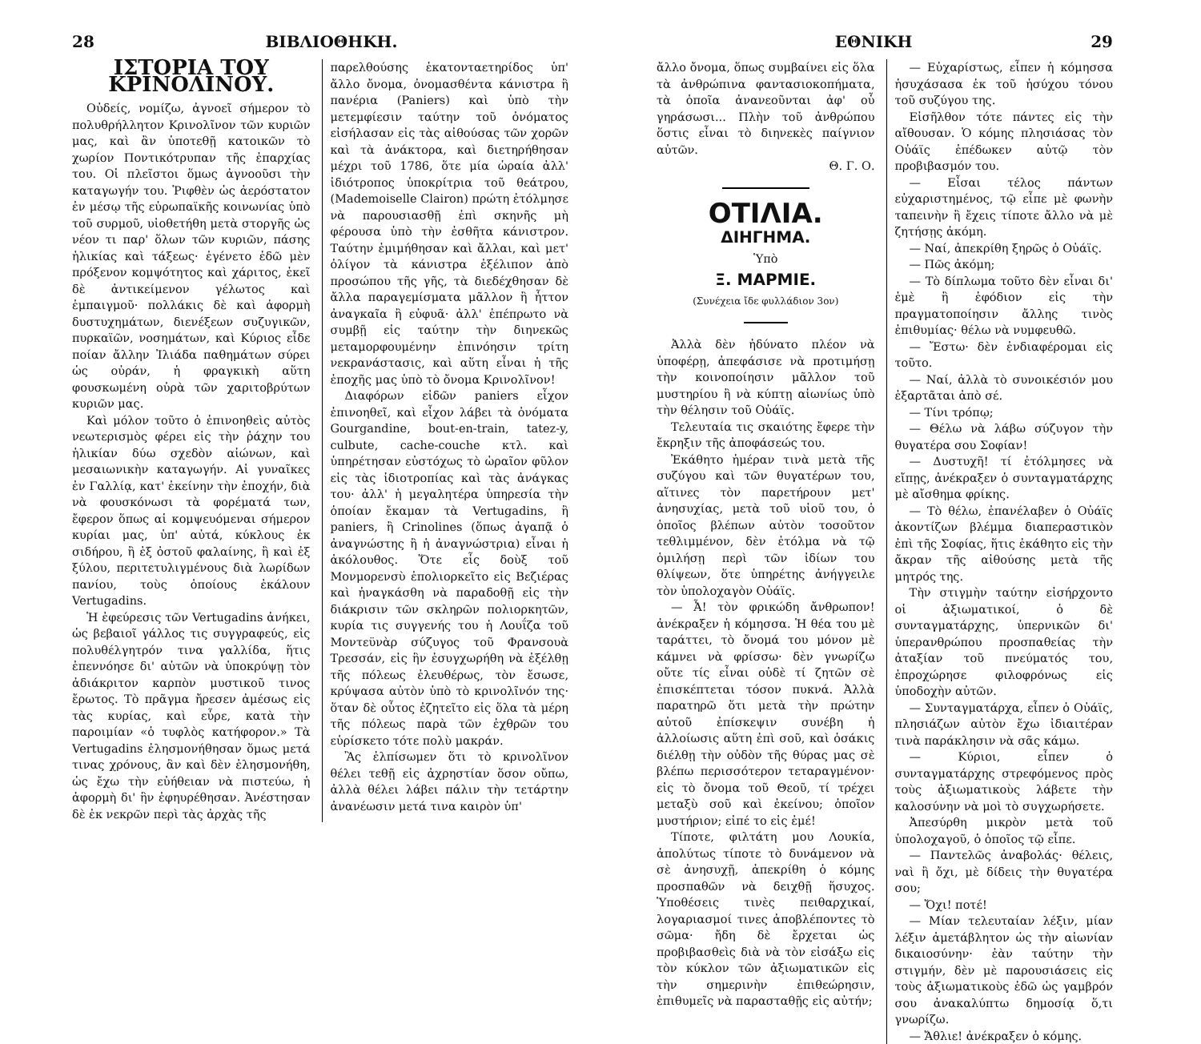28 ΒΙΒΛΙΟΘΗΚΗ.
ΙΣΤΟΡΙΑ ΤΟΥ ΚΡΙΝΟΛΙΝΟΥ.
Οὐδείς, νομίζω, ἀγνοεῖ σήμερον τὸ πολυθρήλλητον Κρινολῖνον τῶν κυριῶν μας, καὶ ἂν ὑποτεθῇ κατοικῶν τὸ χωρίον Ποντικότρυπαν τῆς ἐπαρχίας του. Οἱ πλεῖστοι ὅμως ἀγνοοῦσι τὴν καταγωγήν του. Ῥιφθὲν ὡς ἀερόστατον ἐν μέσῳ τῆς εὐρωπαϊκῆς κοινωνίας ὑπὸ τοῦ συρμοῦ, υἱοθετήθη μετὰ στοργῆς ὡς νέον τι παρ' ὅλων τῶν κυριῶν, πάσης ἡλικίας καὶ τάξεως· ἐγένετο ἐδῶ μὲν πρόξενον κομψότητος καὶ χάριτος, ἐκεῖ δὲ ἀντικείμενον γέλωτος καὶ ἐμπαιγμοῦ· πολλάκις δὲ καὶ ἀφορμὴ δυστυχημάτων, διενέξεων συζυγικῶν, πυρκαϊῶν, νοσημάτων, καὶ Κύριος εἶδε ποίαν ἄλλην Ἰλιάδα παθημάτων σύρει ὡς οὐράν, ἡ φραγκικὴ αὕτη φουσκωμένη οὐρὰ τῶν χαριτοβρύτων κυριῶν μας.
Καὶ μόλον τοῦτο ὁ ἐπινοηθεὶς αὐτὸς νεωτερισμὸς φέρει εἰς τὴν ῥάχην του ἡλικίαν δύω σχεδὸν αἰώνων, καὶ μεσαιωνικὴν καταγωγήν. Αἱ γυναῖκες ἐν Γαλλίᾳ, κατ' ἐκείνην τὴν ἐποχήν, διὰ νὰ φουσκόνωσι τὰ φορέματά των, ἔφερον ὅπως αἱ κομψευόμεναι σήμερον κυρίαι μας, ὑπ' αὐτά, κύκλους ἐκ σιδήρου, ἢ ἐξ ὀστοῦ φαλαίνης, ἢ καὶ ἐξ ξύλου, περιτετυλιγμένους διὰ λωρίδων πανίου, τοὺς ὁποίους ἐκάλουν Vertugadins.
Ἡ ἐφεύρεσις τῶν Vertugadins ἀνήκει, ὡς βεβαιοῖ γάλλος τις συγγραφεύς, εἰς πολυθέλγητρόν τινα γαλλίδα, ἥτις ἐπεννόησε δι' αὐτῶν νὰ ὑποκρύψῃ τὸν ἀδιάκριτον καρπὸν μυστικοῦ τινος ἔρωτος. Τὸ πρᾶγμα ἤρεσεν ἀμέσως εἰς τὰς κυρίας, καὶ εὗρε, κατὰ τὴν παροιμίαν «ὁ τυφλὸς κατήφορον.» Τὰ Vertugadins ἐλησμονήθησαν ὅμως μετά τινας χρόνους, ἂν καὶ δὲν ἐλησμονήθη, ὡς ἔχω τὴν εὐήθειαν νὰ πιστεύω, ἡ ἀφορμὴ δι' ἣν ἐφηυρέθησαν. Ἀνέστησαν δὲ ἐκ νεκρῶν περὶ τὰς ἀρχὰς τῆς
παρελθούσης ἑκατονταετηρίδος ὑπ' ἄλλο ὄνομα, ὀνομασθέντα κάνιστρα ἢ πανέρια (Paniers) καὶ ὑπὸ τὴν μετεμφίεσιν ταύτην τοῦ ὀνόματος εἰσήλασαν εἰς τὰς αἰθούσας τῶν χορῶν καὶ τὰ ἀνάκτορα, καὶ διετηρήθησαν μέχρι τοῦ 1786, ὅτε μία ὡραία ἀλλ' ἰδιότροπος ὑποκρίτρια τοῦ θεάτρου, (Mademoiselle Clairon) πρώτη ἐτόλμησε νὰ παρουσιασθῇ ἐπὶ σκηνῆς μὴ φέρουσα ὑπὸ τὴν ἐσθῆτα κάνιστρον. Ταύτην ἐμιμήθησαν καὶ ἄλλαι, καὶ μετ' ὀλίγον τὰ κάνιστρα ἐξέλιπον ἀπὸ προσώπου τῆς γῆς, τὰ διεδέχθησαν δὲ ἄλλα παραγεμίσματα μᾶλλον ἢ ἧττον ἀναγκαῖα ἢ εὐφυᾶ· ἀλλ' ἐπέπρωτο νὰ συμβῇ εἰς ταύτην τὴν διηνεκῶς μεταμορφουμένην ἐπινόησιν τρίτη νεκρανάστασις, καὶ αὕτη εἶναι ἡ τῆς ἐποχῆς μας ὑπὸ τὸ ὄνομα Κρινολῖνον!
Διαφόρων εἰδῶν paniers εἶχον ἐπινοηθεῖ, καὶ εἶχον λάβει τὰ ὀνόματα Gourgandine, bout-en-train, tatez-y, culbute, cache-couche κτλ. καὶ ὑπηρέτησαν εὐστόχως τὸ ὡραῖον φῦλον εἰς τὰς ἰδιοτροπίας καὶ τὰς ἀνάγκας του· ἀλλ' ἡ μεγαλητέρα ὑπηρεσία τὴν ὁποίαν ἔκαμαν τὰ Vertugadins, ἢ paniers, ἢ Crinolines (ὅπως ἀγαπᾷ ὁ ἀναγνώστης ἢ ἡ ἀναγνώστρια) εἶναι ἡ ἀκόλουθος. Ὅτε εἷς δοὺξ τοῦ Μονμορενσὺ ἐπολιορκεῖτο εἰς Βεζιέρας καὶ ἠναγκάσθη νὰ παραδοθῇ εἰς τὴν διάκρισιν τῶν σκληρῶν πολιορκητῶν, κυρία τις συγγενής του ἡ Λουΐζα τοῦ Μοντεϋνὰρ σύζυγος τοῦ Φρανσουὰ Τρεσσάν, εἰς ἣν ἐσυγχωρήθη νὰ ἐξέλθῃ τῆς πόλεως ἐλευθέρως, τὸν ἔσωσε, κρύψασα αὐτὸν ὑπὸ τὸ κρινολῖνόν της· ὅταν δὲ οὗτος ἐζητεῖτο εἰς ὅλα τὰ μέρη τῆς πόλεως παρὰ τῶν ἐχθρῶν του εὑρίσκετο τότε πολὺ μακράν.
Ἂς ἐλπίσωμεν ὅτι τὸ κρινολῖνον θέλει τεθῇ εἰς ἀχρηστίαν ὅσον οὔπω, ἀλλὰ θέλει λάβει πάλιν τὴν τετάρτην ἀνανέωσιν μετά τινα καιρὸν ὑπ'
ΕΘΝΙΚΗ 29
ἄλλο ὄνομα, ὅπως συμβαίνει εἰς ὅλα τὰ ἀνθρώπινα φαντασιοκοπήματα, τὰ ὁποῖα ἀνανεοῦνται ἀφ' οὗ γηράσωσι... Πλὴν τοῦ ἀνθρώπου ὅστις εἶναι τὸ διηνεκὲς παίγνιον αὐτῶν.
Θ. Γ. Ο.
ΟΤΙΛΙΑ.
ΔΙΗΓΗΜΑ.
Ὑπὸ
Ξ. ΜΑΡΜΙΕ.
(Συνέχεια ἴδε φυλλάδιον 3ον)
Ἀλλὰ δὲν ἠδύνατο πλέον νὰ ὑποφέρῃ, ἀπεφάσισε νὰ προτιμήσῃ τὴν κοινοποίησιν μᾶλλον τοῦ μυστηρίου ἢ νὰ κύπτῃ αἰωνίως ὑπὸ τὴν θέλησιν τοῦ Οὐάϊς.
Τελευταία τις σκαιότης ἔφερε τὴν ἔκρηξιν τῆς ἀποφάσεώς του.
Ἐκάθητο ἡμέραν τινὰ μετὰ τῆς συζύγου καὶ τῶν θυγατέρων του, αἵτινες τὸν παρετήρουν μετ' ἀνησυχίας, μετὰ τοῦ υἱοῦ του, ὁ ὁποῖος βλέπων αὐτὸν τοσοῦτον τεθλιμμένον, δὲν ἐτόλμα νὰ τῷ ὁμιλήσῃ περὶ τῶν ἰδίων του θλίψεων, ὅτε ὑπηρέτης ἀνήγγειλε τὸν ὑπολοχαγὸν Οὐάϊς.
— Ἆ! τὸν φρικώδη ἄνθρωπον! ἀνέκραξεν ἡ κόμησσα. Ἡ θέα του μὲ ταράττει, τὸ ὄνομά του μόνον μὲ κάμνει νὰ φρίσσω· δὲν γνωρίζω οὔτε τίς εἶναι οὐδὲ τί ζητῶν σὲ ἐπισκέπτεται τόσον πυκνά. Ἀλλὰ παρατηρῶ ὅτι μετὰ τὴν πρώτην αὐτοῦ ἐπίσκεψιν συνέβη ἡ ἀλλοίωσις αὕτη ἐπὶ σοῦ, καὶ ὁσάκις διέλθῃ τὴν οὐδὸν τῆς θύρας μας σὲ βλέπω περισσότερον τεταραγμένον· εἰς τὸ ὄνομα τοῦ Θεοῦ, τί τρέχει μεταξὺ σοῦ καὶ ἐκείνου; ὁποῖον μυστήριον; εἰπέ το εἰς ἐμέ!
Τίποτε, φιλτάτη μου Λουκία, ἀπολύτως τίποτε τὸ δυνάμενον νὰ σὲ ἀνησυχῇ, ἀπεκρίθη ὁ κόμης προσπαθῶν νὰ δειχθῇ ἥσυχος. Ὑποθέσεις τινὲς πειθαρχικαί, λογαριασμοί τινες ἀποβλέποντες τὸ σῶμα· ἤδη δὲ ἔρχεται ὡς προβιβασθεὶς διὰ νὰ τὸν εἰσάξω εἰς τὸν κύκλον τῶν ἀξιωματικῶν εἰς τὴν σημερινὴν ἐπιθεώρησιν, ἐπιθυμεῖς νὰ παρασταθῇς εἰς αὐτήν;
— Εὐχαρίστως, εἶπεν ἡ κόμησσα ἡσυχάσασα ἐκ τοῦ ἡσύχου τόνου τοῦ συζύγου της.
Εἰσῆλθον τότε πάντες εἰς τὴν αἴθουσαν. Ὁ κόμης πλησιάσας τὸν Οὐάϊς ἐπέδωκεν αὐτῷ τὸν προβιβασμόν του.
— Εἶσαι τέλος πάντων εὐχαριστημένος, τῷ εἶπε μὲ φωνὴν ταπεινὴν ἢ ἔχεις τίποτε ἄλλο νὰ μὲ ζητήσῃς ἀκόμη.
— Ναί, ἀπεκρίθη ξηρῶς ὁ Οὐάϊς.
— Πῶς ἀκόμη;
— Τὸ δίπλωμα τοῦτο δὲν εἶναι δι' ἐμὲ ἢ ἐφόδιον εἰς τὴν πραγματοποίησιν ἄλλης τινὸς ἐπιθυμίας· θέλω νὰ νυμφευθῶ.
— Ἔστω· δὲν ἐνδιαφέρομαι εἰς τοῦτο.
— Ναί, ἀλλὰ τὸ συνοικέσιόν μου ἐξαρτᾶται ἀπὸ σέ.
— Τίνι τρόπῳ;
— Θέλω νὰ λάβω σύζυγον τὴν θυγατέρα σου Σοφίαν!
— Δυστυχῆ! τί ἐτόλμησες νὰ εἴπῃς, ἀνέκραξεν ὁ συνταγματάρχης μὲ αἴσθημα φρίκης.
— Τὸ θέλω, ἐπανέλαβεν ὁ Οὐάϊς ἀκοντίζων βλέμμα διαπεραστικὸν ἐπὶ τῆς Σοφίας, ἥτις ἐκάθητο εἰς τὴν ἄκραν τῆς αἰθούσης μετὰ τῆς μητρός της.
Τὴν στιγμὴν ταύτην εἰσήρχοντο οἱ ἀξιωματικοί, ὁ δὲ συνταγματάρχης, ὑπερνικῶν δι' ὑπερανθρώπου προσπαθείας τὴν ἀταξίαν τοῦ πνεύματός του, ἐπροχώρησε φιλοφρόνως εἰς ὑποδοχὴν αὐτῶν.
— Συνταγματάρχα, εἶπεν ὁ Οὐάϊς, πλησιάζων αὐτὸν ἔχω ἰδιαιτέραν τινὰ παράκλησιν νὰ σᾶς κάμω.
— Κύριοι, εἶπεν ὁ συνταγματάρχης στρεφόμενος πρὸς τοὺς ἀξιωματικοὺς λάβετε τὴν καλοσύνην νὰ μοὶ τὸ συγχωρήσετε.
Ἀπεσύρθη μικρὸν μετὰ τοῦ ὑπολοχαγοῦ, ὁ ὁποῖος τῷ εἶπε.
— Παντελῶς ἀναβολάς· θέλεις, ναὶ ἢ ὄχι, μὲ δίδεις τὴν θυγατέρα σου;
— Ὄχι! ποτέ!
— Μίαν τελευταίαν λέξιν, μίαν λέξιν ἀμετάβλητον ὡς τὴν αἰωνίαν δικαιοσύνην· ἐὰν ταύτην τὴν στιγμήν, δὲν μὲ παρουσιάσεις εἰς τοὺς ἀξιωματικοὺς ἐδῶ ὡς γαμβρόν σου ἀνακαλύπτω δημοσίᾳ ὅ,τι γνωρίζω.
— Ἄθλιε! ἀνέκραξεν ὁ κόμης.